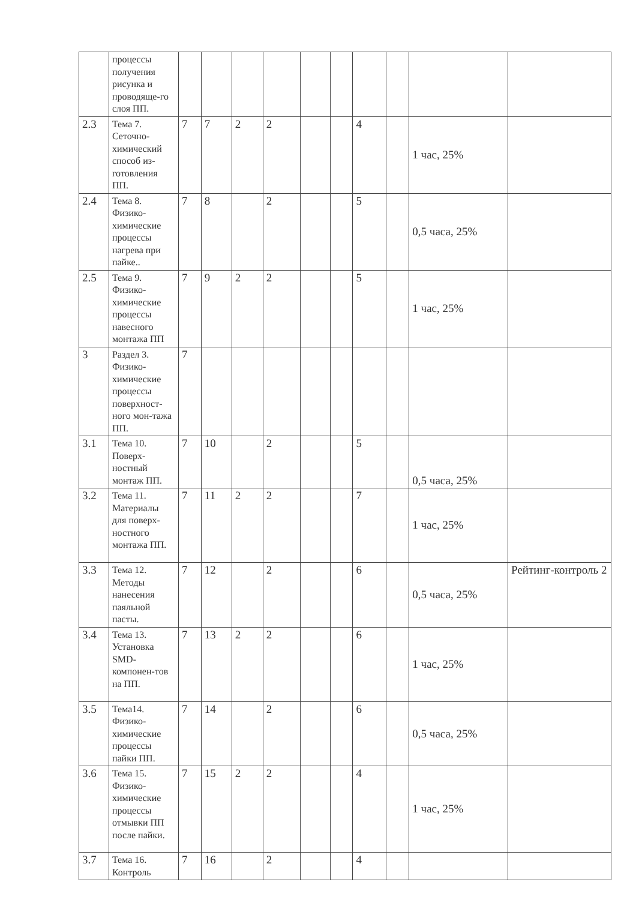| | процессы получения рисунка и проводяще-го слоя ПП. | | | | | | | | | | |
| 2.3 | Тема 7. Сеточно-химический способ из-готовления ПП. | 7 | 7 | 2 | 2 | | | 4 | | 1 час, 25% | |
| 2.4 | Тема 8. Физико-химические процессы нагрева при пайке.. | 7 | 8 | | 2 | | | 5 | | 0,5 часа, 25% | |
| 2.5 | Тема 9. Физико-химические процессы навесного монтажа ПП | 7 | 9 | 2 | 2 | | | 5 | | 1 час, 25% | |
| 3 | Раздел 3. Физико-химические процессы поверхност-ного мон-тажа ПП. | 7 | | | | | | | | | |
| 3.1 | Тема 10. Поверх-ностный монтаж ПП. | 7 | 10 | | 2 | | | 5 | | 0,5 часа, 25% | |
| 3.2 | Тема 11. Материалы для поверх-ностного монтажа ПП. | 7 | 11 | 2 | 2 | | | 7 | | 1 час, 25% | |
| 3.3 | Тема 12. Методы нанесения паяльной пасты. | 7 | 12 | | 2 | | | 6 | | 0,5 часа, 25% | Рейтинг-контроль 2 |
| 3.4 | Тема 13. Установка SMD-компонен-тов на ПП. | 7 | 13 | 2 | 2 | | | 6 | | 1 час, 25% | |
| 3.5 | Тема14. Физико-химические процессы пайки ПП. | 7 | 14 | | 2 | | | 6 | | 0,5 часа, 25% | |
| 3.6 | Тема 15. Физико-химические процессы отмывки ПП после пайки. | 7 | 15 | 2 | 2 | | | 4 | | 1 час, 25% | |
| 3.7 | Тема 16. Контроль | 7 | 16 | | 2 | | | 4 | | | |